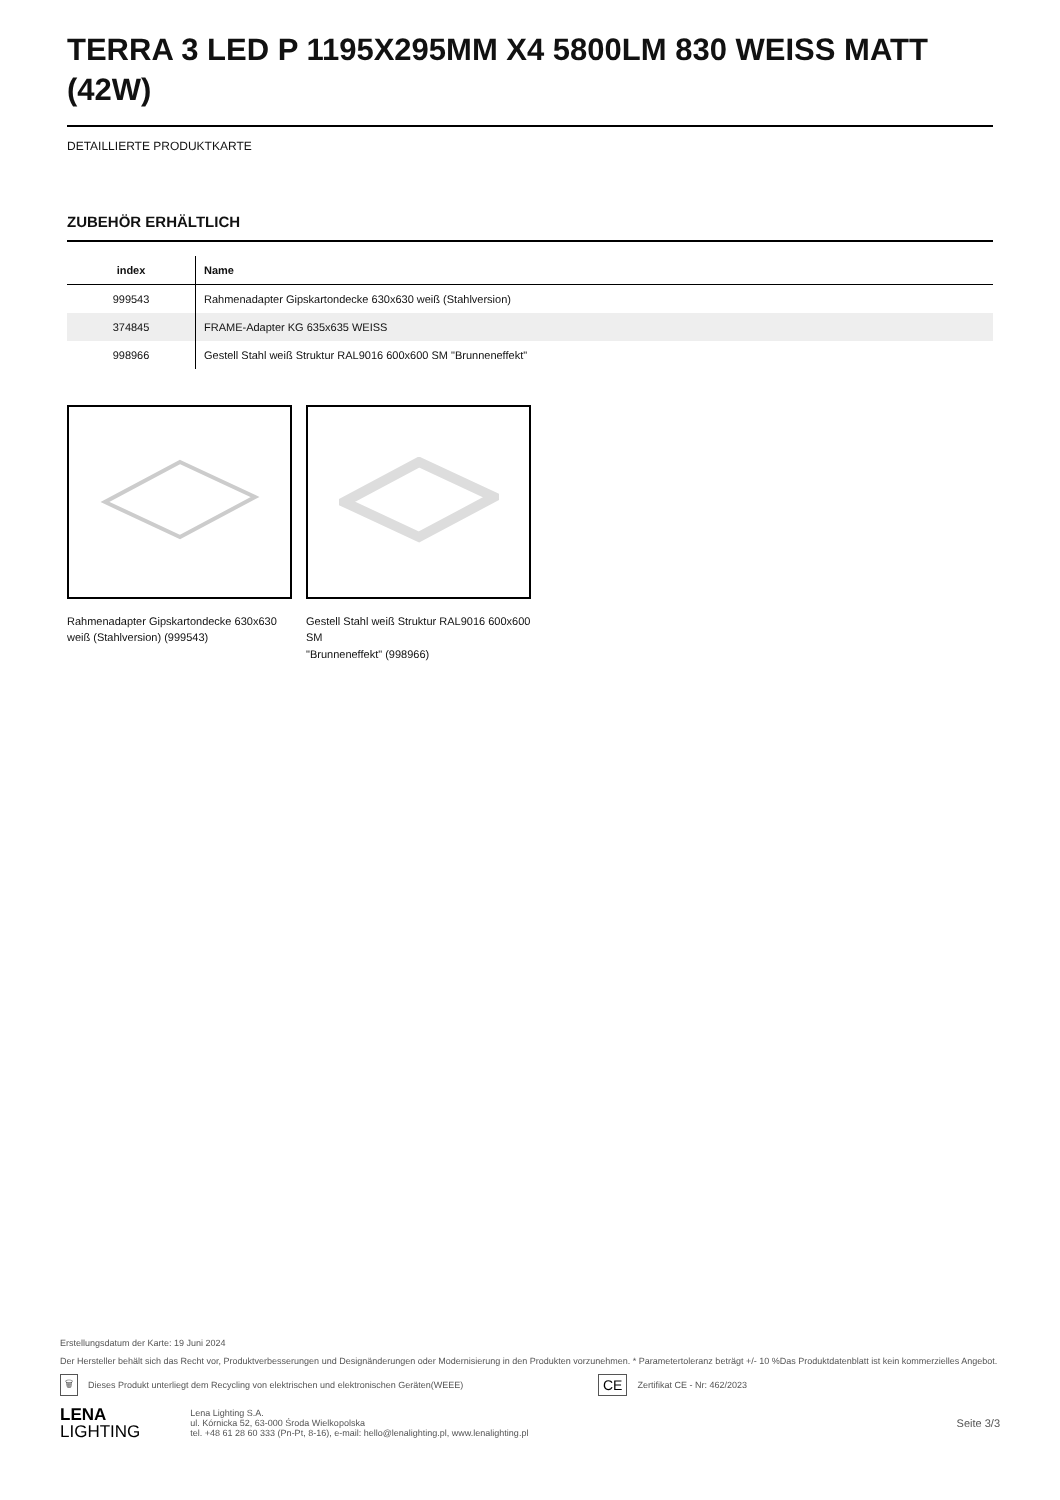TERRA 3 LED P 1195X295MM X4 5800LM 830 WEISS MATT (42W)
DETAILLIERTE PRODUKTKARTE
ZUBEHÖR ERHÄLTLICH
| index | Name |
| --- | --- |
| 999543 | Rahmenadapter Gipskartondecke 630x630 weiß (Stahlversion) |
| 374845 | FRAME-Adapter KG 635x635 WEISS |
| 998966 | Gestell Stahl weiß Struktur RAL9016 600x600 SM "Brunneneffekt" |
Rahmenadapter Gipskartondecke 630x630 weiß (Stahlversion) (999543)
Gestell Stahl weiß Struktur RAL9016 600x600 SM
"Brunneneffekt" (998966)
Erstellungsdatum der Karte: 19 Juni 2024
Der Hersteller behält sich das Recht vor, Produktverbesserungen und Designänderungen oder Modernisierung in den Produkten vorzunehmen. * Parametertoleranz beträgt +/- 10 %Das Produktdatenblatt ist kein kommerzielles Angebot.
🗑 Dieses Produkt unterliegt dem Recycling von elektrischen und elektronischen Geräten(WEEE) CE Zertifikat CE - Nr: 462/2023
LENA
LIGHTING
Lena Lighting S.A.
ul. Kórnicka 52, 63-000 Środa Wielkopolska
tel. +48 61 28 60 333 (Pn-Pt, 8-16), e-mail: hello@lenalighting.pl, www.lenalighting.pl
Seite 3/3